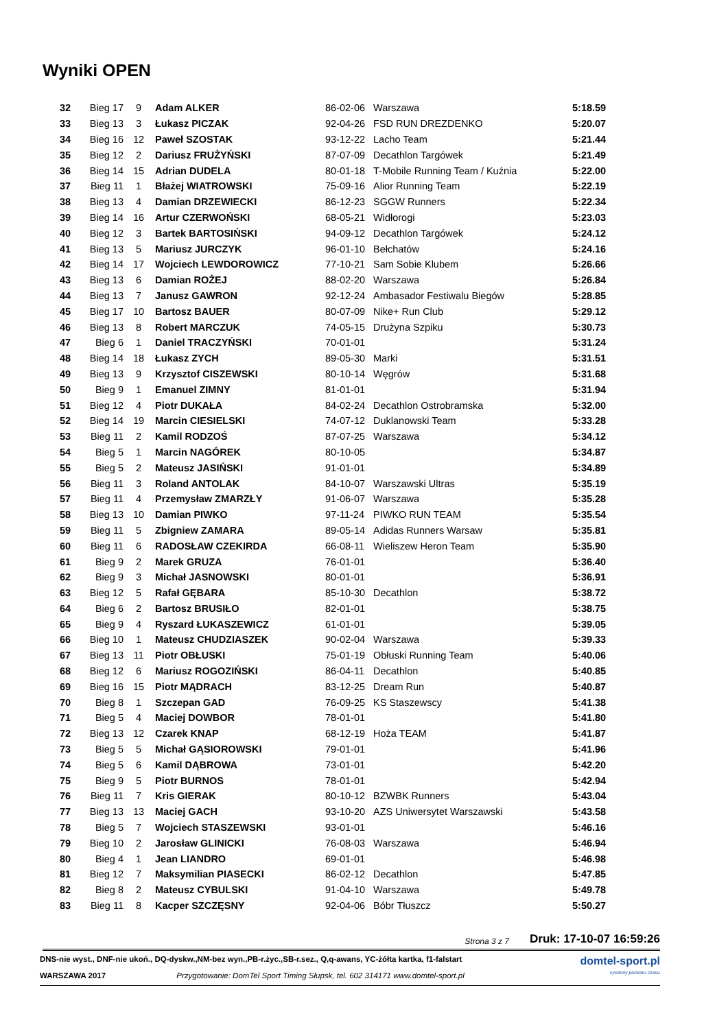Wyniki OPEN
| 32 | Bieg 17 | 9 | Adam ALKER | 86-02-06 | Warszawa | 5:18.59 |
| 33 | Bieg 13 | 3 | Łukasz PICZAK | 92-04-26 | FSD RUN DREZDENKO | 5:20.07 |
| 34 | Bieg 16 | 12 | Paweł SZOSTAK | 93-12-22 | Lacho Team | 5:21.44 |
| 35 | Bieg 12 | 2 | Dariusz FRUŻYŃSKI | 87-07-09 | Decathlon Targówek | 5:21.49 |
| 36 | Bieg 14 | 15 | Adrian DUDELA | 80-01-18 | T-Mobile Running Team / Kuźnia | 5:22.00 |
| 37 | Bieg 11 | 1 | Błażej WIATROWSKI | 75-09-16 | Alior Running Team | 5:22.19 |
| 38 | Bieg 13 | 4 | Damian DRZEWIECKI | 86-12-23 | SGGW Runners | 5:22.34 |
| 39 | Bieg 14 | 16 | Artur CZERWOŃSKI | 68-05-21 | Widłorogi | 5:23.03 |
| 40 | Bieg 12 | 3 | Bartek BARTOSIŃSKI | 94-09-12 | Decathlon Targówek | 5:24.12 |
| 41 | Bieg 13 | 5 | Mariusz JURCZYK | 96-01-10 | Bełchatów | 5:24.16 |
| 42 | Bieg 14 | 17 | Wojciech LEWDOROWICZ | 77-10-21 | Sam Sobie Klubem | 5:26.66 |
| 43 | Bieg 13 | 6 | Damian ROŻEJ | 88-02-20 | Warszawa | 5:26.84 |
| 44 | Bieg 13 | 7 | Janusz GAWRON | 92-12-24 | Ambasador Festiwalu Biegów | 5:28.85 |
| 45 | Bieg 17 | 10 | Bartosz BAUER | 80-07-09 | Nike+ Run Club | 5:29.12 |
| 46 | Bieg 13 | 8 | Robert MARCZUK | 74-05-15 | Drużyna Szpiku | 5:30.73 |
| 47 | Bieg 6 | 1 | Daniel TRACZYŃSKI | 70-01-01 | | 5:31.24 |
| 48 | Bieg 14 | 18 | Łukasz ZYCH | 89-05-30 | Marki | 5:31.51 |
| 49 | Bieg 13 | 9 | Krzysztof CISZEWSKI | 80-10-14 | Węgrów | 5:31.68 |
| 50 | Bieg 9 | 1 | Emanuel ZIMNY | 81-01-01 | | 5:31.94 |
| 51 | Bieg 12 | 4 | Piotr DUKAŁA | 84-02-24 | Decathlon Ostrobramska | 5:32.00 |
| 52 | Bieg 14 | 19 | Marcin CIESIELSKI | 74-07-12 | Duklanowski Team | 5:33.28 |
| 53 | Bieg 11 | 2 | Kamil RODZOŚ | 87-07-25 | Warszawa | 5:34.12 |
| 54 | Bieg 5 | 1 | Marcin NAGÓREK | 80-10-05 | | 5:34.87 |
| 55 | Bieg 5 | 2 | Mateusz JASIŃSKI | 91-01-01 | | 5:34.89 |
| 56 | Bieg 11 | 3 | Roland ANTOLAK | 84-10-07 | Warszawski Ultras | 5:35.19 |
| 57 | Bieg 11 | 4 | Przemysław ZMARZŁY | 91-06-07 | Warszawa | 5:35.28 |
| 58 | Bieg 13 | 10 | Damian PIWKO | 97-11-24 | PIWKO RUN TEAM | 5:35.54 |
| 59 | Bieg 11 | 5 | Zbigniew ZAMARA | 89-05-14 | Adidas Runners Warsaw | 5:35.81 |
| 60 | Bieg 11 | 6 | RADOSŁAW CZEKIRDA | 66-08-11 | Wieliszew Heron Team | 5:35.90 |
| 61 | Bieg 9 | 2 | Marek GRUZA | 76-01-01 | | 5:36.40 |
| 62 | Bieg 9 | 3 | Michał JASNOWSKI | 80-01-01 | | 5:36.91 |
| 63 | Bieg 12 | 5 | Rafał GĘBARA | 85-10-30 | Decathlon | 5:38.72 |
| 64 | Bieg 6 | 2 | Bartosz BRUSIŁO | 82-01-01 | | 5:38.75 |
| 65 | Bieg 9 | 4 | Ryszard ŁUKASZEWICZ | 61-01-01 | | 5:39.05 |
| 66 | Bieg 10 | 1 | Mateusz CHUDZIASZEK | 90-02-04 | Warszawa | 5:39.33 |
| 67 | Bieg 13 | 11 | Piotr OBŁUSKI | 75-01-19 | Obłuski Running Team | 5:40.06 |
| 68 | Bieg 12 | 6 | Mariusz ROGOZIŃSKI | 86-04-11 | Decathlon | 5:40.85 |
| 69 | Bieg 16 | 15 | Piotr MĄDRACH | 83-12-25 | Dream Run | 5:40.87 |
| 70 | Bieg 8 | 1 | Szczepan GAD | 76-09-25 | KS Staszewscy | 5:41.38 |
| 71 | Bieg 5 | 4 | Maciej DOWBOR | 78-01-01 | | 5:41.80 |
| 72 | Bieg 13 | 12 | Czarek KNAP | 68-12-19 | Hoża TEAM | 5:41.87 |
| 73 | Bieg 5 | 5 | Michał GĄSIOROWSKI | 79-01-01 | | 5:41.96 |
| 74 | Bieg 5 | 6 | Kamil DĄBROWA | 73-01-01 | | 5:42.20 |
| 75 | Bieg 9 | 5 | Piotr BURNOS | 78-01-01 | | 5:42.94 |
| 76 | Bieg 11 | 7 | Kris GIERAK | 80-10-12 | BZWBK Runners | 5:43.04 |
| 77 | Bieg 13 | 13 | Maciej GACH | 93-10-20 | AZS Uniwersytet Warszawski | 5:43.58 |
| 78 | Bieg 5 | 7 | Wojciech STASZEWSKI | 93-01-01 | | 5:46.16 |
| 79 | Bieg 10 | 2 | Jarosław GLINICKI | 76-08-03 | Warszawa | 5:46.94 |
| 80 | Bieg 4 | 1 | Jean LIANDRO | 69-01-01 | | 5:46.98 |
| 81 | Bieg 12 | 7 | Maksymilian PIASECKI | 86-02-12 | Decathlon | 5:47.85 |
| 82 | Bieg 8 | 2 | Mateusz CYBULSKI | 91-04-10 | Warszawa | 5:49.78 |
| 83 | Bieg 11 | 8 | Kacper SZCZĘSNY | 92-04-06 | Bóbr Tłuszcz | 5:50.27 |
Strona 3 z 7 Druk: 17-10-07 16:59:26
DNS-nie wyst., DNF-nie ukoń., DQ-dyskw.,NM-bez wyn.,PB-r.życ.,SB-r.sez., Q,q-awans, YC-żółta kartka, f1-falstart
WARSZAWA 2017 Przygotowanie: DomTel Sport Timing Słupsk, tel. 602 314171 www.domtel-sport.pl
domtel-sport.pl
systemy pomiaru czasu